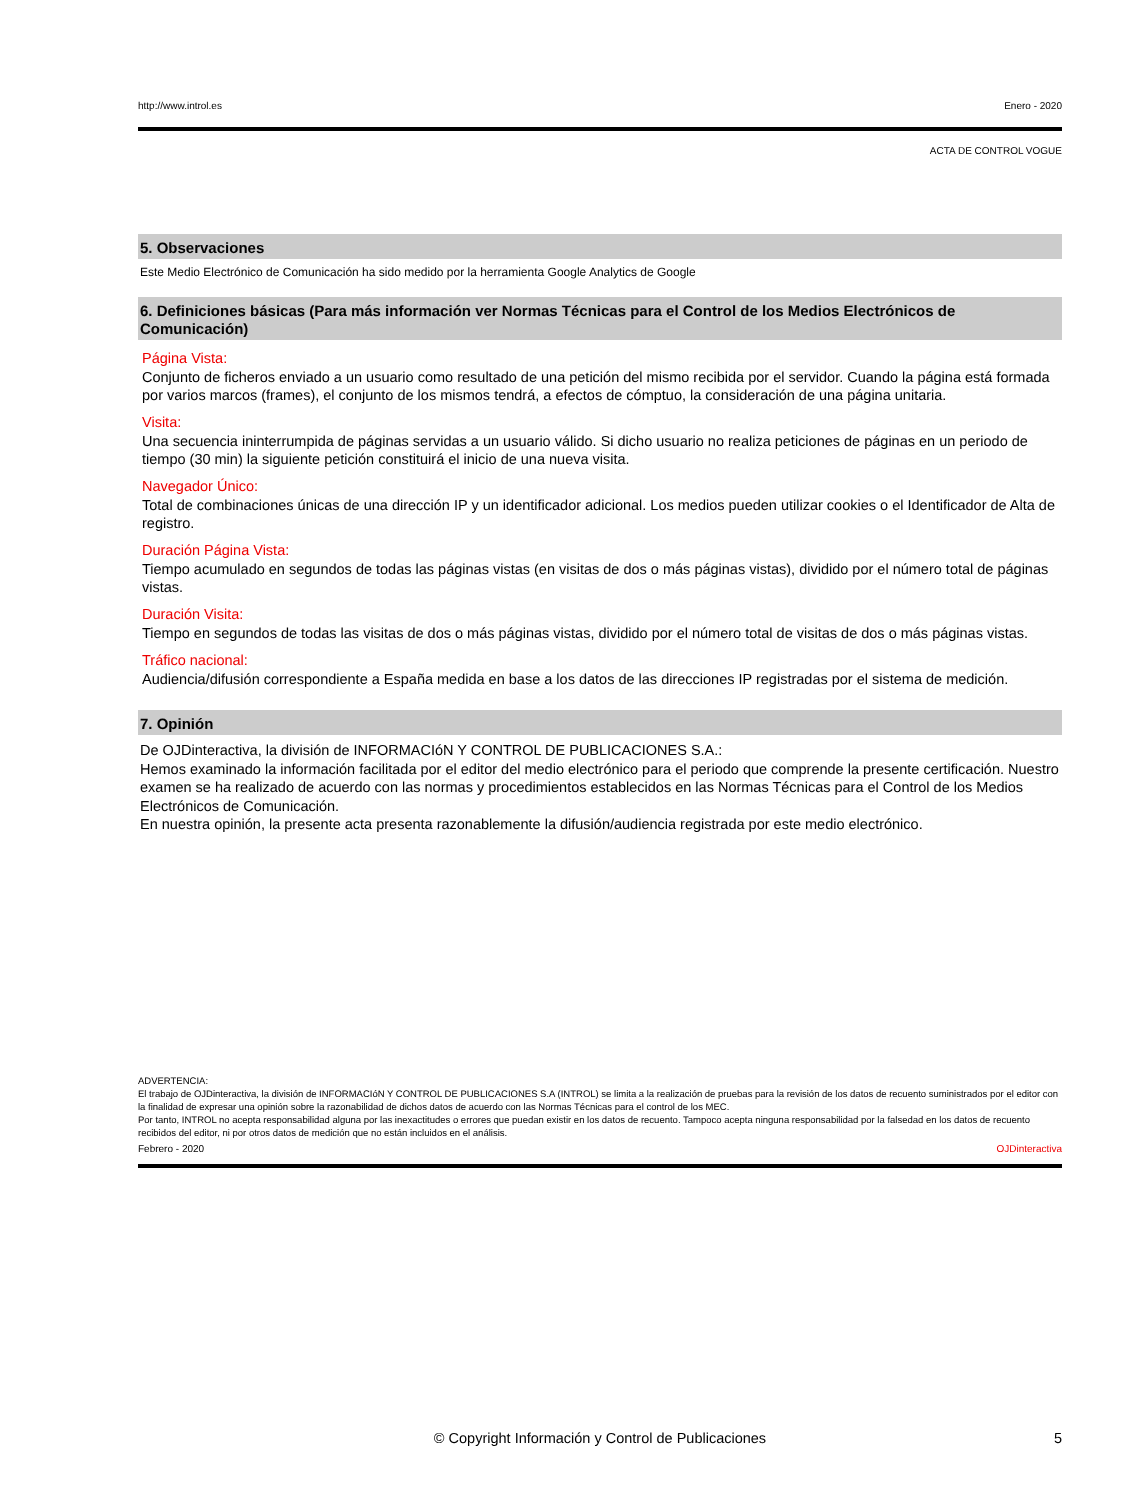http://www.introl.es Enero - 2020
ACTA DE CONTROL VOGUE
5. Observaciones
Este Medio Electrónico de Comunicación ha sido medido por la herramienta Google Analytics de Google
6. Definiciones básicas (Para más información ver Normas Técnicas para el Control de los Medios Electrónicos de Comunicación)
Página Vista:
Conjunto de ficheros enviado a un usuario como resultado de una petición del mismo recibida por el servidor. Cuando la página está formada por varios marcos (frames), el conjunto de los mismos tendrá, a efectos de cómptuo, la consideración de una página unitaria.
Visita:
Una secuencia ininterrumpida de páginas servidas a un usuario válido. Si dicho usuario no realiza peticiones de páginas en un periodo de tiempo (30 min) la siguiente petición constituirá el inicio de una nueva visita.
Navegador Único:
Total de combinaciones únicas de una dirección IP y un identificador adicional. Los medios pueden utilizar cookies o el Identificador de Alta de registro.
Duración Página Vista:
Tiempo acumulado en segundos de todas las páginas vistas (en visitas de dos o más páginas vistas), dividido por el número total de páginas vistas.
Duración Visita:
Tiempo en segundos de todas las visitas de dos o más páginas vistas, dividido por el número total de visitas de dos o más páginas vistas.
Tráfico nacional:
Audiencia/difusión correspondiente a España medida en base a los datos de las direcciones IP registradas por el sistema de medición.
7. Opinión
De OJDinteractiva, la división de INFORMACIóN Y CONTROL DE PUBLICACIONES S.A.:
Hemos examinado la información facilitada por el editor del medio electrónico para el periodo que comprende la presente certificación. Nuestro examen se ha realizado de acuerdo con las normas y procedimientos establecidos en las Normas Técnicas para el Control de los Medios Electrónicos de Comunicación.
En nuestra opinión, la presente acta presenta razonablemente la difusión/audiencia registrada por este medio electrónico.
ADVERTENCIA:
El trabajo de OJDinteractiva, la división de INFORMACIóN Y CONTROL DE PUBLICACIONES S.A (INTROL) se limita a la realización de pruebas para la revisión de los datos de recuento suministrados por el editor con la finalidad de expresar una opinión sobre la razonabilidad de dichos datos de acuerdo con las Normas Técnicas para el control de los MEC.
Por tanto, INTROL no acepta responsabilidad alguna por las inexactitudes o errores que puedan existir en los datos de recuento. Tampoco acepta ninguna responsabilidad por la falsedad en los datos de recuento recibidos del editor, ni por otros datos de medición que no están incluidos en el análisis.
Febrero - 2020 OJDinteractiva
© Copyright Información y Control de Publicaciones 5